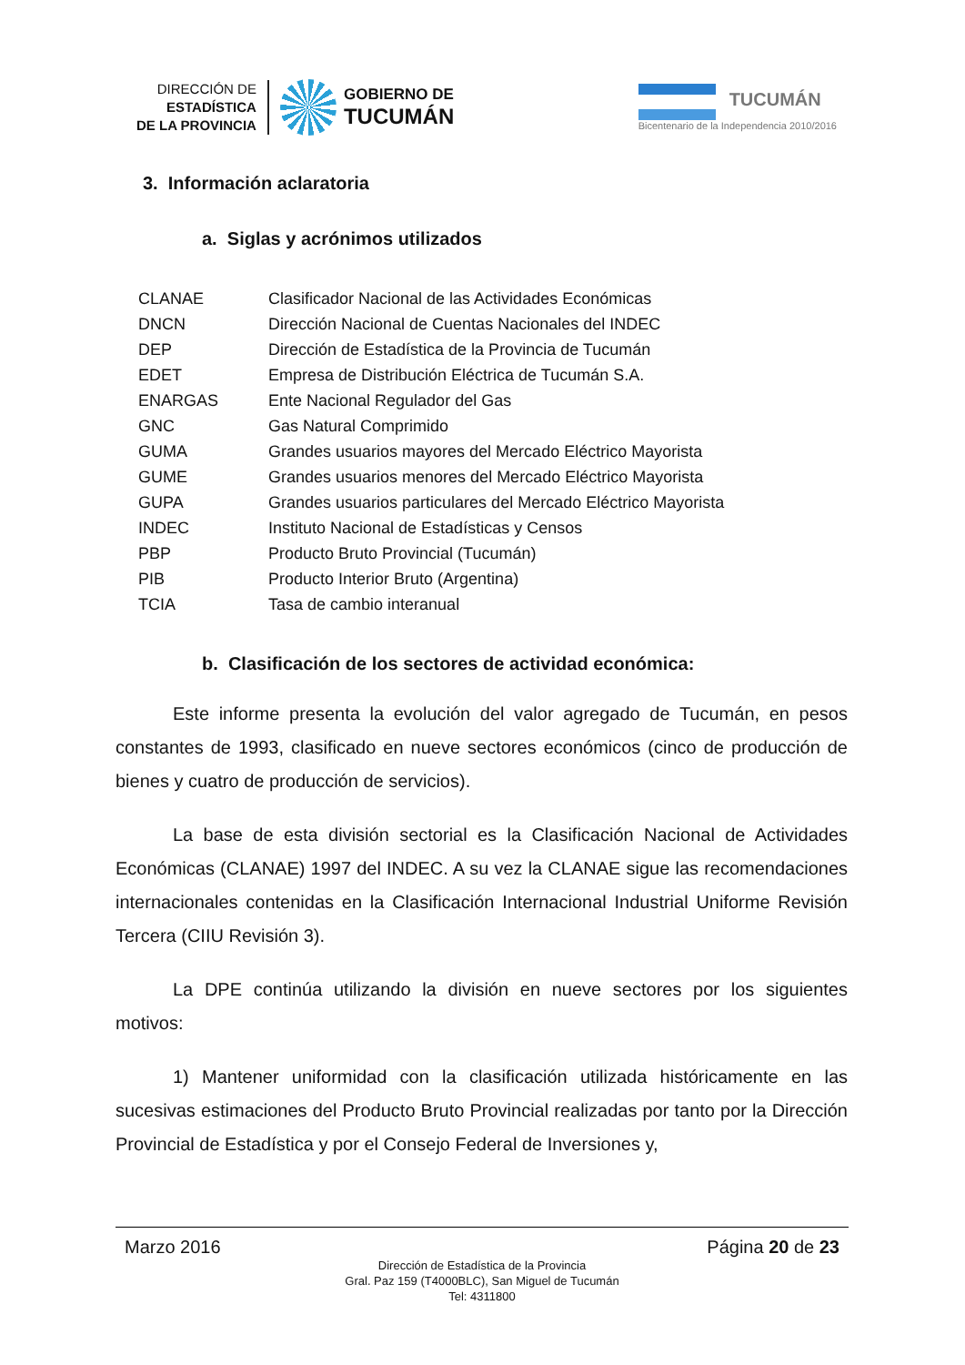DIRECCIÓN DE
ESTADÍSTICA
DE LA PROVINCIA
GOBIERNO DE
TUCUMÁN
TUCUMÁN
Bicentenario de la Independencia 2010/2016
3. Información aclaratoria
a. Siglas y acrónimos utilizados
| CLANAE | Clasificador Nacional de las Actividades Económicas |
| DNCN | Dirección Nacional de Cuentas Nacionales del INDEC |
| DEP | Dirección de Estadística de la Provincia de Tucumán |
| EDET | Empresa de Distribución Eléctrica de Tucumán S.A. |
| ENARGAS | Ente Nacional Regulador del Gas |
| GNC | Gas Natural Comprimido |
| GUMA | Grandes usuarios mayores del Mercado Eléctrico Mayorista |
| GUME | Grandes usuarios menores del Mercado Eléctrico Mayorista |
| GUPA | Grandes usuarios particulares del Mercado Eléctrico Mayorista |
| INDEC | Instituto Nacional de Estadísticas y Censos |
| PBP | Producto Bruto Provincial (Tucumán) |
| PIB | Producto Interior Bruto (Argentina) |
| TCIA | Tasa de cambio interanual |
b. Clasificación de los sectores de actividad económica:
Este informe presenta la evolución del valor agregado de Tucumán, en pesos constantes de 1993, clasificado en nueve sectores económicos (cinco de producción de bienes y cuatro de producción de servicios).
La base de esta división sectorial es la Clasificación Nacional de Actividades Económicas (CLANAE) 1997 del INDEC. A su vez la CLANAE sigue las recomendaciones internacionales contenidas en la Clasificación Internacional Industrial Uniforme Revisión Tercera (CIIU Revisión 3).
La DPE continúa utilizando la división en nueve sectores por los siguientes motivos:
1) Mantener uniformidad con la clasificación utilizada históricamente en las sucesivas estimaciones del Producto Bruto Provincial realizadas por tanto por la Dirección Provincial de Estadística y por el Consejo Federal de Inversiones y,
Marzo 2016 Página 20 de 23
Dirección de Estadística de la Provincia
Gral. Paz 159 (T4000BLC), San Miguel de Tucumán
Tel: 4311800